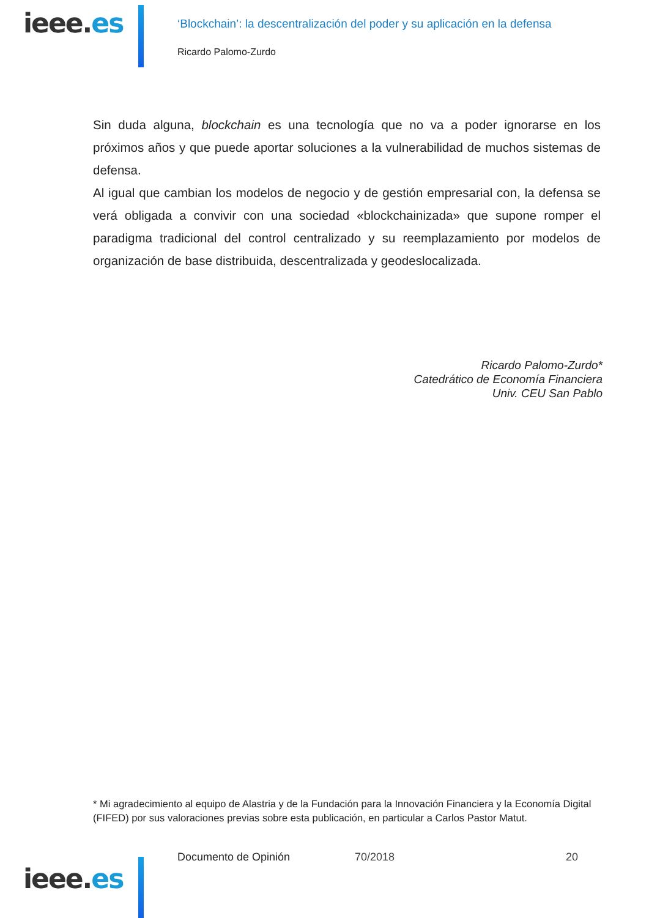ieee.es
‘Blockchain’: la descentralización del poder y su aplicación en la defensa
Ricardo Palomo-Zurdo
Sin duda alguna, blockchain es una tecnología que no va a poder ignorarse en los próximos años y que puede aportar soluciones a la vulnerabilidad de muchos sistemas de defensa.
Al igual que cambian los modelos de negocio y de gestión empresarial con, la defensa se verá obligada a convivir con una sociedad «blockchainizada» que supone romper el paradigma tradicional del control centralizado y su reemplazamiento por modelos de organización de base distribuida, descentralizada y geodeslocalizada.
Ricardo Palomo-Zurdo*
Catedrático de Economía Financiera
Univ. CEU San Pablo
* Mi agradecimiento al equipo de Alastria y de la Fundación para la Innovación Financiera y la Economía Digital (FIFED) por sus valoraciones previas sobre esta publicación, en particular a Carlos Pastor Matut.
Documento de Opinión 70/2018 20
ieee.es